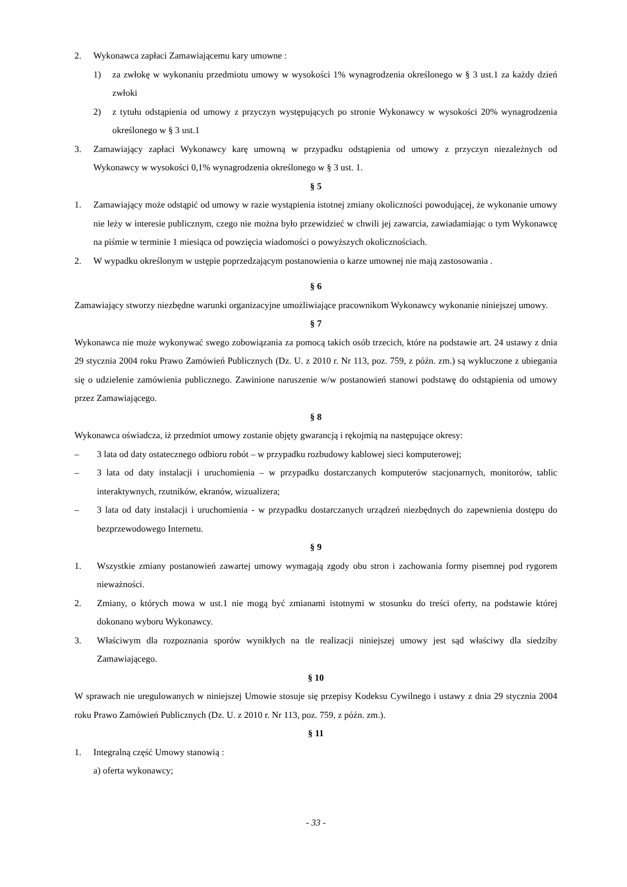2. Wykonawca zapłaci Zamawiającemu kary umowne :
1) za zwłokę w wykonaniu przedmiotu umowy w wysokości 1% wynagrodzenia określonego w § 3 ust.1 za każdy dzień zwłoki
2) z tytułu odstąpienia od umowy z przyczyn występujących po stronie Wykonawcy w wysokości 20% wynagrodzenia określonego w § 3 ust.1
3. Zamawiający zapłaci Wykonawcy karę umowną w przypadku odstąpienia od umowy z przyczyn niezależnych od Wykonawcy w wysokości 0,1% wynagrodzenia określonego w § 3 ust. 1.
§ 5
1. Zamawiający może odstąpić od umowy w razie wystąpienia istotnej zmiany okoliczności powodującej, że wykonanie umowy nie leży w interesie publicznym, czego nie można było przewidzieć w chwili jej zawarcia, zawiadamiając o tym Wykonawcę na piśmie w terminie 1 miesiąca od powzięcia wiadomości o powyższych okolicznościach.
2. W wypadku określonym w ustępie poprzedzającym postanowienia o karze umownej nie mają zastosowania .
§ 6
Zamawiający stworzy niezbędne warunki organizacyjne umożliwiające pracownikom Wykonawcy wykonanie niniejszej umowy.
§ 7
Wykonawca nie może wykonywać swego zobowiązania za pomocą takich osób trzecich, które na podstawie art. 24 ustawy z dnia 29 stycznia 2004 roku Prawo Zamówień Publicznych (Dz. U. z 2010 r. Nr 113, poz. 759, z późn. zm.) są wykluczone z ubiegania się o udzielenie zamówienia publicznego. Zawinione naruszenie w/w postanowień stanowi podstawę do odstąpienia od umowy przez Zamawiającego.
§ 8
Wykonawca oświadcza, iż przedmiot umowy zostanie objęty gwarancją i rękojmią na następujące okresy:
– 3 lata od daty ostatecznego odbioru robót – w przypadku rozbudowy kablowej sieci komputerowej;
– 3 lata od daty instalacji i uruchomienia – w przypadku dostarczanych komputerów stacjonarnych, monitorów, tablic interaktywnych, rzutników, ekranów, wizualizera;
– 3 lata od daty instalacji i uruchomienia - w przypadku dostarczanych urządzeń niezbędnych do zapewnienia dostępu do bezprzewodowego Internetu.
§ 9
1. Wszystkie zmiany postanowień zawartej umowy wymagają zgody obu stron i zachowania formy pisemnej pod rygorem nieważności.
2. Zmiany, o których mowa w ust.1 nie mogą być zmianami istotnymi w stosunku do treści oferty, na podstawie której dokonano wyboru Wykonawcy.
3. Właściwym dla rozpoznania sporów wynikłych na tle realizacji niniejszej umowy jest sąd właściwy dla siedziby Zamawiającego.
§ 10
W sprawach nie uregulowanych w niniejszej Umowie stosuje się przepisy Kodeksu Cywilnego i ustawy z dnia 29 stycznia 2004 roku Prawo Zamówień Publicznych (Dz. U. z 2010 r. Nr 113, poz. 759, z późn. zm.).
§ 11
1. Integralną część Umowy stanowią :
a) oferta wykonawcy;
- 33 -